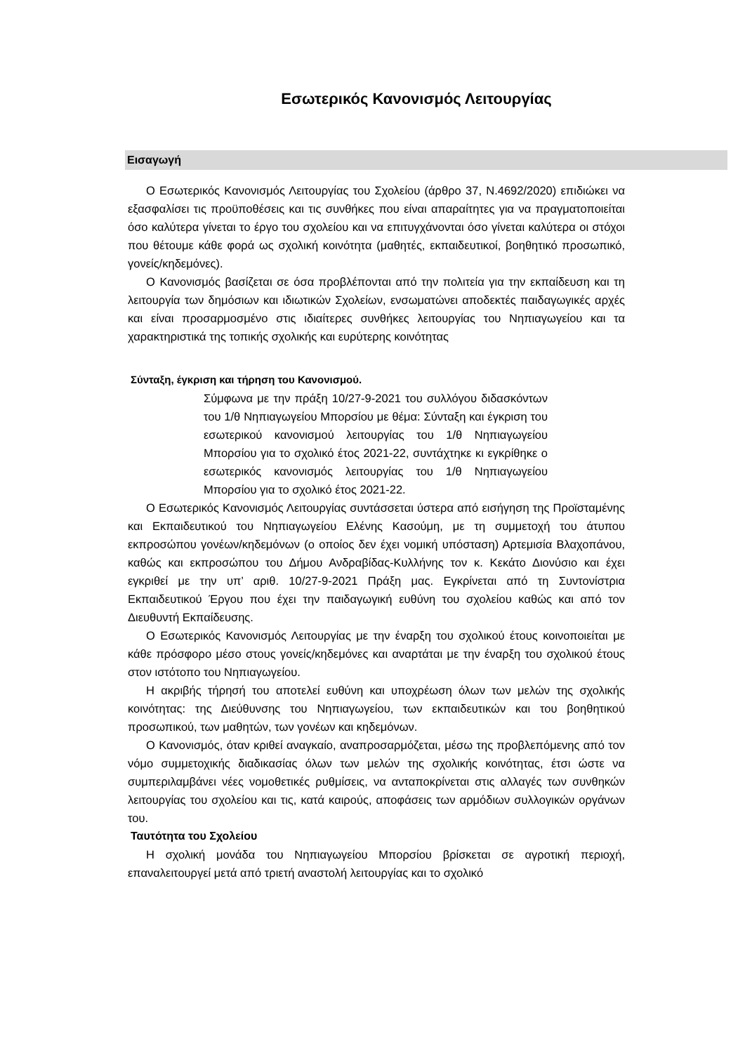Εσωτερικός Κανονισμός Λειτουργίας
Εισαγωγή
Ο Εσωτερικός Κανονισμός Λειτουργίας του Σχολείου (άρθρο 37, Ν.4692/2020) επιδιώκει να εξασφαλίσει τις προϋποθέσεις και τις συνθήκες που είναι απαραίτητες για να πραγματοποιείται όσο καλύτερα γίνεται το έργο του σχολείου και να επιτυγχάνονται όσο γίνεται καλύτερα οι στόχοι που θέτουμε κάθε φορά ως σχολική κοινότητα (μαθητές, εκπαιδευτικοί, βοηθητικό προσωπικό, γονείς/κηδεμόνες).
Ο Κανονισμός βασίζεται σε όσα προβλέπονται από την πολιτεία για την εκπαίδευση και τη λειτουργία των δημόσιων και ιδιωτικών Σχολείων, ενσωματώνει αποδεκτές παιδαγωγικές αρχές και είναι προσαρμοσμένο στις ιδιαίτερες συνθήκες λειτουργίας του Νηπιαγωγείου και τα χαρακτηριστικά της τοπικής σχολικής και ευρύτερης κοινότητας
Σύνταξη, έγκριση και τήρηση του Κανονισμού.
Σύμφωνα με την πράξη 10/27-9-2021 του συλλόγου διδασκόντων του 1/θ Νηπιαγωγείου Μπορσίου με θέμα: Σύνταξη και έγκριση του εσωτερικού κανονισμού λειτουργίας του 1/θ Νηπιαγωγείου Μπορσίου για το σχολικό έτος 2021-22, συντάχτηκε κι εγκρίθηκε ο εσωτερικός κανονισμός λειτουργίας του 1/θ Νηπιαγωγείου Μπορσίου για το σχολικό έτος 2021-22.
Ο Εσωτερικός Κανονισμός Λειτουργίας συντάσσεται ύστερα από εισήγηση της Προϊσταμένης και Εκπαιδευτικού του Νηπιαγωγείου Ελένης Κασούμη, με τη συμμετοχή του άτυπου εκπροσώπου γονέων/κηδεμόνων (ο οποίος δεν έχει νομική υπόσταση) Αρτεμισία Βλαχοπάνου, καθώς και εκπροσώπου του Δήμου Ανδραβίδας-Κυλλήνης τον κ. Κεκάτο Διονύσιο και έχει εγκριθεί με την υπ’ αριθ. 10/27-9-2021 Πράξη μας. Εγκρίνεται από τη Συντονίστρια Εκπαιδευτικού Έργου που έχει την παιδαγωγική ευθύνη του σχολείου καθώς και από τον Διευθυντή Εκπαίδευσης.
Ο Εσωτερικός Κανονισμός Λειτουργίας με την έναρξη του σχολικού έτους κοινοποιείται με κάθε πρόσφορο μέσο στους γονείς/κηδεμόνες και αναρτάται με την έναρξη του σχολικού έτους στον ιστότοπο του Νηπιαγωγείου.
Η ακριβής τήρησή του αποτελεί ευθύνη και υποχρέωση όλων των μελών της σχολικής κοινότητας: της Διεύθυνσης του Νηπιαγωγείου, των εκπαιδευτικών και του βοηθητικού προσωπικού, των μαθητών, των γονέων και κηδεμόνων.
Ο Κανονισμός, όταν κριθεί αναγκαίο, αναπροσαρμόζεται, μέσω της προβλεπόμενης από τον νόμο συμμετοχικής διαδικασίας όλων των μελών της σχολικής κοινότητας, έτσι ώστε να συμπεριλαμβάνει νέες νομοθετικές ρυθμίσεις, να ανταποκρίνεται στις αλλαγές των συνθηκών λειτουργίας του σχολείου και τις, κατά καιρούς, αποφάσεις των αρμόδιων συλλογικών οργάνων του.
Ταυτότητα του Σχολείου
Η σχολική μονάδα του Νηπιαγωγείου Μπορσίου βρίσκεται σε αγροτική περιοχή, επαναλειτουργεί μετά από τριετή αναστολή λειτουργίας και το σχολικό